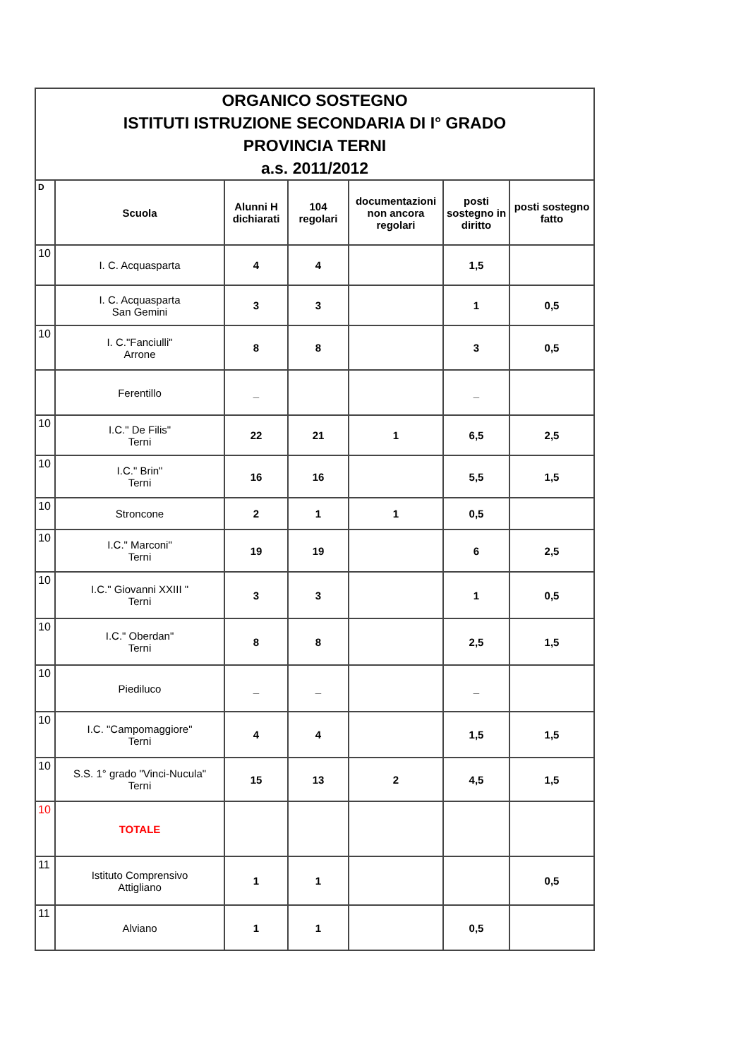| ORGANICO SOSTEGNO ISTITUTI ISTRUZIONE SECONDARIA DI I° GRADO PROVINCIA TERNI a.s. 2011/2012 | | | | | | |
| D | Scuola | Alunni H dichiarati | 104 regolari | documentazioni non ancora regolari | posti sostegno in diritto | posti sostegno fatto |
| 10 | I. C. Acquasparta | 4 | 4 | | 1,5 | |
| | I. C. Acquasparta San Gemini | 3 | 3 | | 1 | 0,5 |
| 10 | I. C."Fanciulli" Arrone | 8 | 8 | | 3 | 0,5 |
| | Ferentillo | _ | | | _ | |
| 10 | I.C." De Filis" Terni | 22 | 21 | 1 | 6,5 | 2,5 |
| 10 | I.C." Brin" Terni | 16 | 16 | | 5,5 | 1,5 |
| 10 | Stroncone | 2 | 1 | 1 | 0,5 | |
| 10 | I.C." Marconi" Terni | 19 | 19 | | 6 | 2,5 |
| 10 | I.C." Giovanni XXIII " Terni | 3 | 3 | | 1 | 0,5 |
| 10 | I.C." Oberdan" Terni | 8 | 8 | | 2,5 | 1,5 |
| 10 | Piediluco | _ | _ | | _ | |
| 10 | I.C. "Campomaggiore" Terni | 4 | 4 | | 1,5 | 1,5 |
| 10 | S.S. 1° grado "Vinci-Nucula" Terni | 15 | 13 | 2 | 4,5 | 1,5 |
| 10 | TOTALE | | | | | |
| 11 | Istituto Comprensivo Attigliano | 1 | 1 | | | 0,5 |
| 11 | Alviano | 1 | 1 | | 0,5 | |